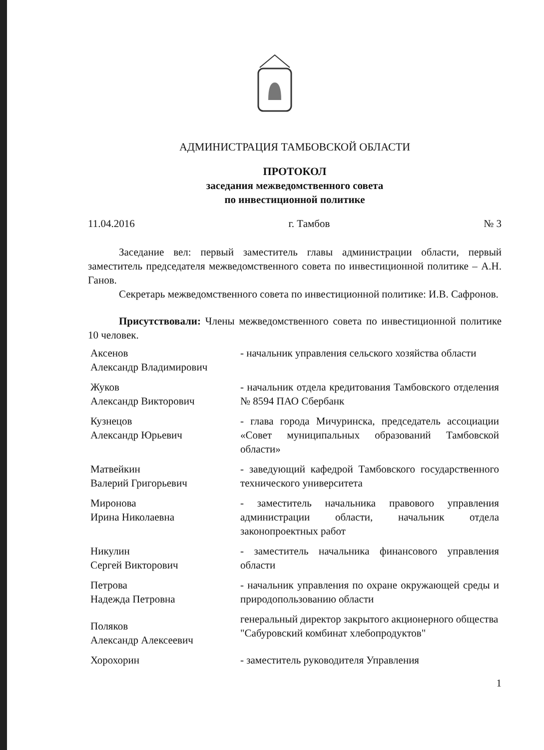АДМИНИСТРАЦИЯ ТАМБОВСКОЙ ОБЛАСТИ
ПРОТОКОЛ
заседания межведомственного совета
по инвестиционной политике
11.04.2016 г. Тамбов № 3
Заседание вел: первый заместитель главы администрации области, первый заместитель председателя межведомственного совета по инвестиционной политике – А.Н. Ганов.
Секретарь межведомственного совета по инвестиционной политике: И.В. Сафронов.
Присутствовали: Члены межведомственного совета по инвестиционной политике 10 человек.
| Аксенов Александр Владимирович | - начальник управления сельского хозяйства области |
| Жуков Александр Викторович | - начальник отдела кредитования Тамбовского отделения № 8594 ПАО Сбербанк |
| Кузнецов Александр Юрьевич | - глава города Мичуринска, председатель ассоциации «Совет муниципальных образований Тамбовской области» |
| Матвейкин Валерий Григорьевич | - заведующий кафедрой Тамбовского государственного технического университета |
| Миронова Ирина Николаевна | - заместитель начальника правового управления администрации области, начальник отдела законопроектных работ |
| Никулин Сергей Викторович | - заместитель начальника финансового управления области |
| Петрова Надежда Петровна | - начальник управления по охране окружающей среды и природопользованию области |
| Поляков Александр Алексеевич | генеральный директор закрытого акционерного общества "Сабуровский комбинат хлебопродуктов" |
| Хорохорин | - заместитель руководителя Управления |
1